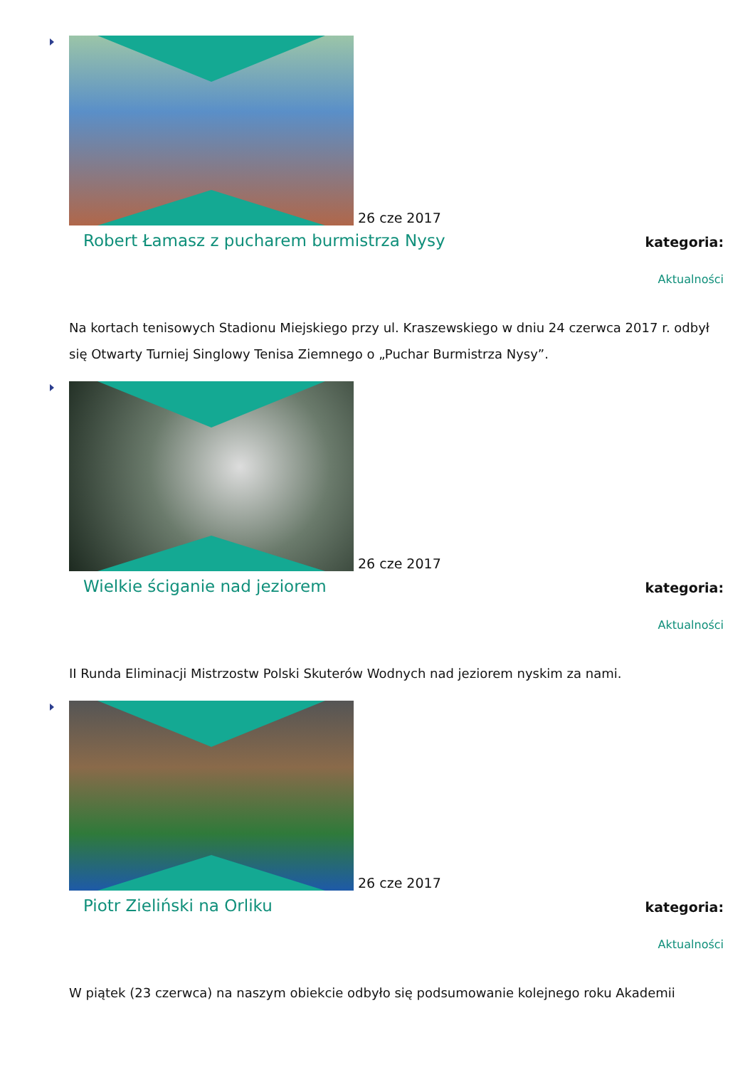26 cze 2017
Robert Łamasz z pucharem burmistrza Nysy
kategoria:
Aktualności
Na kortach tenisowych Stadionu Miejskiego przy ul. Kraszewskiego w dniu 24 czerwca 2017 r. odbył się Otwarty Turniej Singlowy Tenisa Ziemnego o „Puchar Burmistrza Nysy”.
26 cze 2017
Wielkie ściganie nad jeziorem
kategoria:
Aktualności
II Runda Eliminacji Mistrzostw Polski Skuterów Wodnych nad jeziorem nyskim za nami.
26 cze 2017
Piotr Zieliński na Orliku
kategoria:
Aktualności
W piątek (23 czerwca) na naszym obiekcie odbyło się podsumowanie kolejnego roku Akademii